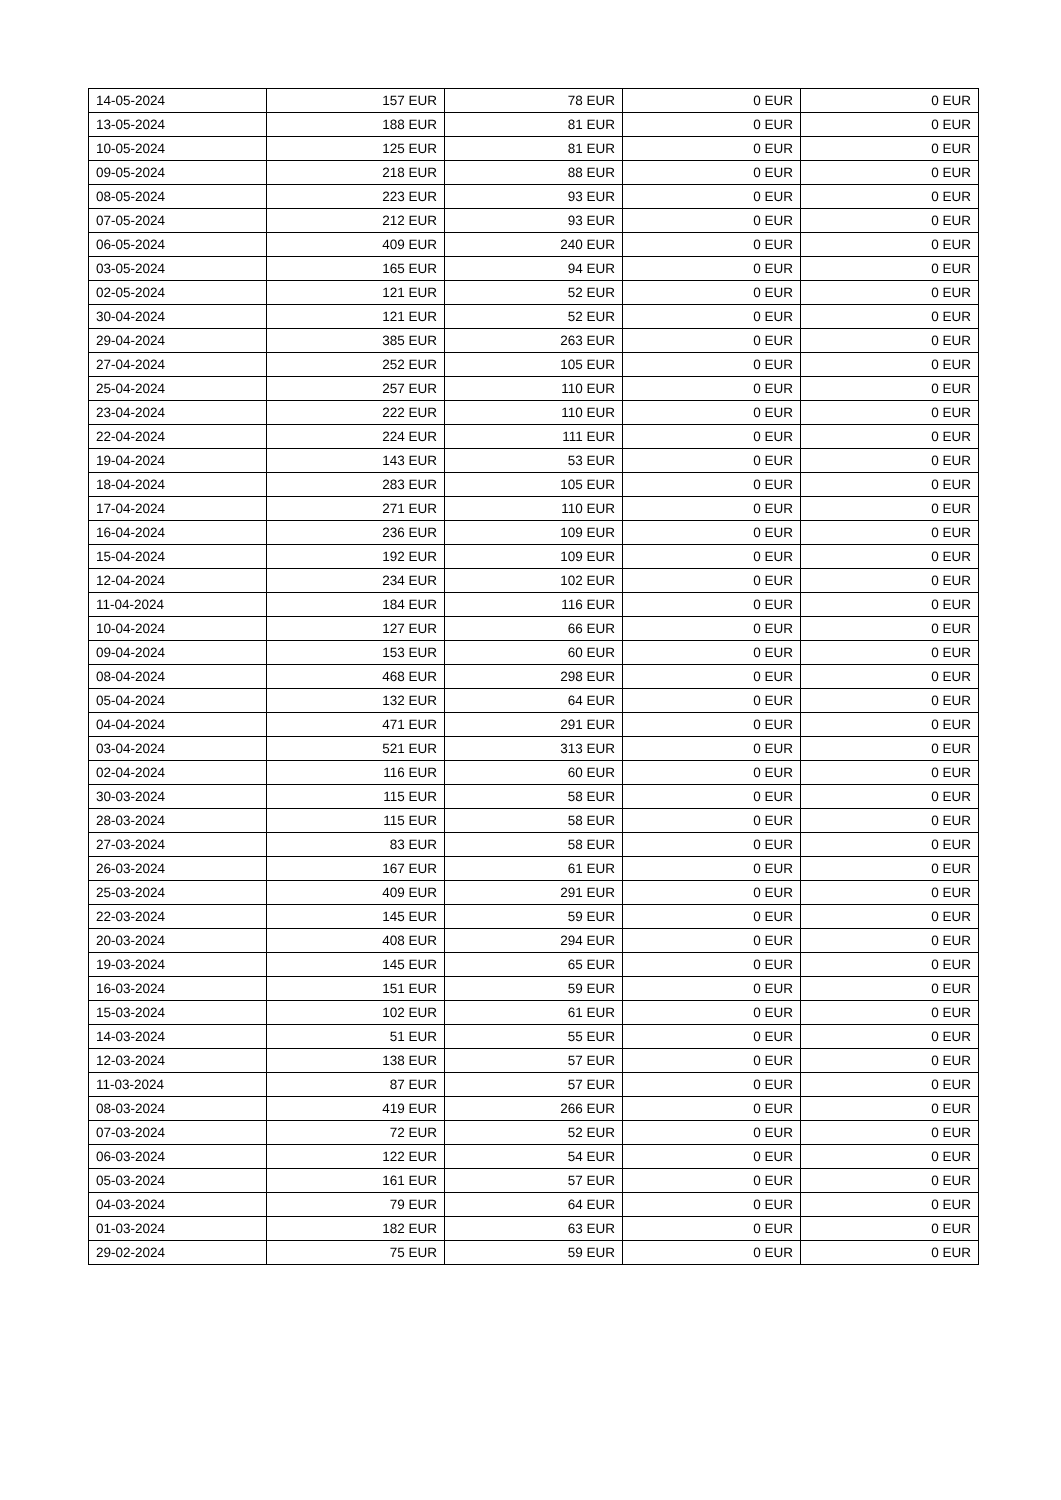| 14-05-2024 | 157 EUR | 78 EUR | 0 EUR | 0 EUR |
| 13-05-2024 | 188 EUR | 81 EUR | 0 EUR | 0 EUR |
| 10-05-2024 | 125 EUR | 81 EUR | 0 EUR | 0 EUR |
| 09-05-2024 | 218 EUR | 88 EUR | 0 EUR | 0 EUR |
| 08-05-2024 | 223 EUR | 93 EUR | 0 EUR | 0 EUR |
| 07-05-2024 | 212 EUR | 93 EUR | 0 EUR | 0 EUR |
| 06-05-2024 | 409 EUR | 240 EUR | 0 EUR | 0 EUR |
| 03-05-2024 | 165 EUR | 94 EUR | 0 EUR | 0 EUR |
| 02-05-2024 | 121 EUR | 52 EUR | 0 EUR | 0 EUR |
| 30-04-2024 | 121 EUR | 52 EUR | 0 EUR | 0 EUR |
| 29-04-2024 | 385 EUR | 263 EUR | 0 EUR | 0 EUR |
| 27-04-2024 | 252 EUR | 105 EUR | 0 EUR | 0 EUR |
| 25-04-2024 | 257 EUR | 110 EUR | 0 EUR | 0 EUR |
| 23-04-2024 | 222 EUR | 110 EUR | 0 EUR | 0 EUR |
| 22-04-2024 | 224 EUR | 111 EUR | 0 EUR | 0 EUR |
| 19-04-2024 | 143 EUR | 53 EUR | 0 EUR | 0 EUR |
| 18-04-2024 | 283 EUR | 105 EUR | 0 EUR | 0 EUR |
| 17-04-2024 | 271 EUR | 110 EUR | 0 EUR | 0 EUR |
| 16-04-2024 | 236 EUR | 109 EUR | 0 EUR | 0 EUR |
| 15-04-2024 | 192 EUR | 109 EUR | 0 EUR | 0 EUR |
| 12-04-2024 | 234 EUR | 102 EUR | 0 EUR | 0 EUR |
| 11-04-2024 | 184 EUR | 116 EUR | 0 EUR | 0 EUR |
| 10-04-2024 | 127 EUR | 66 EUR | 0 EUR | 0 EUR |
| 09-04-2024 | 153 EUR | 60 EUR | 0 EUR | 0 EUR |
| 08-04-2024 | 468 EUR | 298 EUR | 0 EUR | 0 EUR |
| 05-04-2024 | 132 EUR | 64 EUR | 0 EUR | 0 EUR |
| 04-04-2024 | 471 EUR | 291 EUR | 0 EUR | 0 EUR |
| 03-04-2024 | 521 EUR | 313 EUR | 0 EUR | 0 EUR |
| 02-04-2024 | 116 EUR | 60 EUR | 0 EUR | 0 EUR |
| 30-03-2024 | 115 EUR | 58 EUR | 0 EUR | 0 EUR |
| 28-03-2024 | 115 EUR | 58 EUR | 0 EUR | 0 EUR |
| 27-03-2024 | 83 EUR | 58 EUR | 0 EUR | 0 EUR |
| 26-03-2024 | 167 EUR | 61 EUR | 0 EUR | 0 EUR |
| 25-03-2024 | 409 EUR | 291 EUR | 0 EUR | 0 EUR |
| 22-03-2024 | 145 EUR | 59 EUR | 0 EUR | 0 EUR |
| 20-03-2024 | 408 EUR | 294 EUR | 0 EUR | 0 EUR |
| 19-03-2024 | 145 EUR | 65 EUR | 0 EUR | 0 EUR |
| 16-03-2024 | 151 EUR | 59 EUR | 0 EUR | 0 EUR |
| 15-03-2024 | 102 EUR | 61 EUR | 0 EUR | 0 EUR |
| 14-03-2024 | 51 EUR | 55 EUR | 0 EUR | 0 EUR |
| 12-03-2024 | 138 EUR | 57 EUR | 0 EUR | 0 EUR |
| 11-03-2024 | 87 EUR | 57 EUR | 0 EUR | 0 EUR |
| 08-03-2024 | 419 EUR | 266 EUR | 0 EUR | 0 EUR |
| 07-03-2024 | 72 EUR | 52 EUR | 0 EUR | 0 EUR |
| 06-03-2024 | 122 EUR | 54 EUR | 0 EUR | 0 EUR |
| 05-03-2024 | 161 EUR | 57 EUR | 0 EUR | 0 EUR |
| 04-03-2024 | 79 EUR | 64 EUR | 0 EUR | 0 EUR |
| 01-03-2024 | 182 EUR | 63 EUR | 0 EUR | 0 EUR |
| 29-02-2024 | 75 EUR | 59 EUR | 0 EUR | 0 EUR |